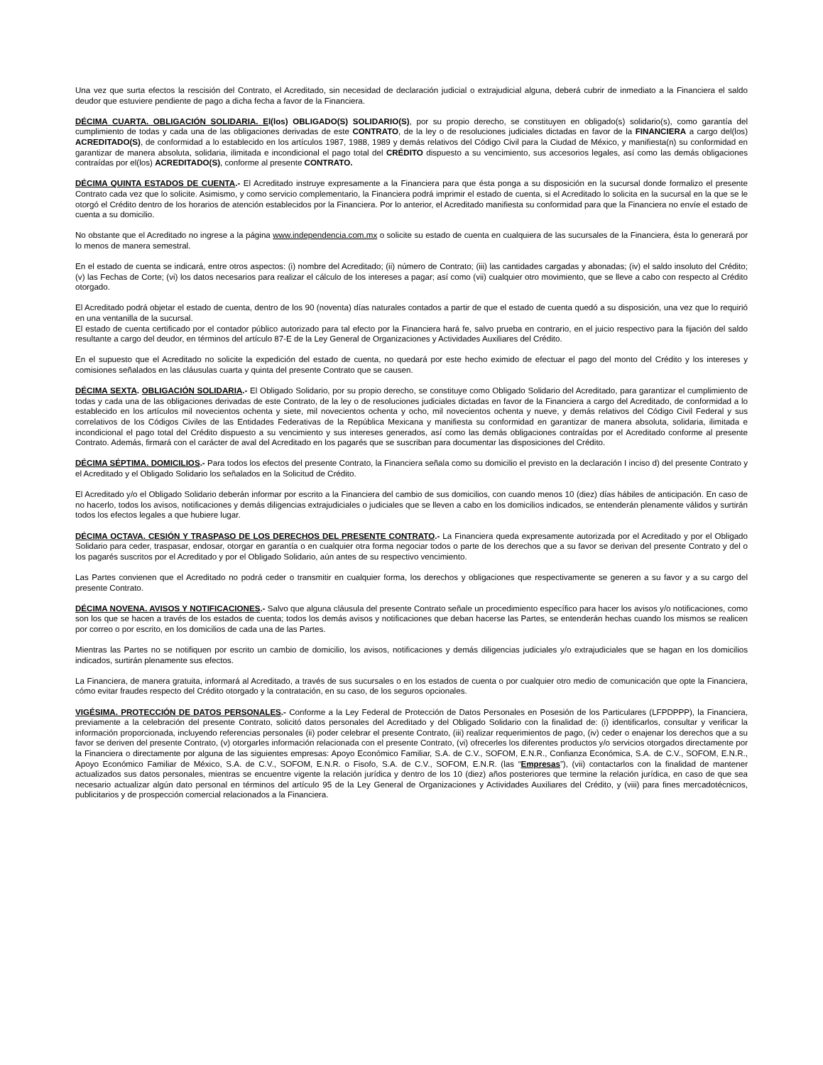Una vez que surta efectos la rescisión del Contrato, el Acreditado, sin necesidad de declaración judicial o extrajudicial alguna, deberá cubrir de inmediato a la Financiera el saldo deudor que estuviere pendiente de pago a dicha fecha a favor de la Financiera.
DÉCIMA CUARTA. OBLIGACIÓN SOLIDARIA. El(los) OBLIGADO(S) SOLIDARIO(S), por su propio derecho, se constituyen en obligado(s) solidario(s), como garantía del cumplimiento de todas y cada una de las obligaciones derivadas de este CONTRATO, de la ley o de resoluciones judiciales dictadas en favor de la FINANCIERA a cargo del(los) ACREDITADO(S), de conformidad a lo establecido en los artículos 1987, 1988, 1989 y demás relativos del Código Civil para la Ciudad de México, y manifiesta(n) su conformidad en garantizar de manera absoluta, solidaria, ilimitada e incondicional el pago total del CRÉDITO dispuesto a su vencimiento, sus accesorios legales, así como las demás obligaciones contraídas por el(los) ACREDITADO(S), conforme al presente CONTRATO.
DÉCIMA QUINTA ESTADOS DE CUENTA.- El Acreditado instruye expresamente a la Financiera para que ésta ponga a su disposición en la sucursal donde formalizo el presente Contrato cada vez que lo solicite. Asimismo, y como servicio complementario, la Financiera podrá imprimir el estado de cuenta, si el Acreditado lo solicita en la sucursal en la que se le otorgó el Crédito dentro de los horarios de atención establecidos por la Financiera. Por lo anterior, el Acreditado manifiesta su conformidad para que la Financiera no envíe el estado de cuenta a su domicilio.
No obstante que el Acreditado no ingrese a la página www.independencia.com.mx o solicite su estado de cuenta en cualquiera de las sucursales de la Financiera, ésta lo generará por lo menos de manera semestral.
En el estado de cuenta se indicará, entre otros aspectos: (i) nombre del Acreditado; (ii) número de Contrato; (iii) las cantidades cargadas y abonadas; (iv) el saldo insoluto del Crédito; (v) las Fechas de Corte; (vi) los datos necesarios para realizar el cálculo de los intereses a pagar; así como (vii) cualquier otro movimiento, que se lleve a cabo con respecto al Crédito otorgado.
El Acreditado podrá objetar el estado de cuenta, dentro de los 90 (noventa) días naturales contados a partir de que el estado de cuenta quedó a su disposición, una vez que lo requirió en una ventanilla de la sucursal.
El estado de cuenta certificado por el contador público autorizado para tal efecto por la Financiera hará fe, salvo prueba en contrario, en el juicio respectivo para la fijación del saldo resultante a cargo del deudor, en términos del artículo 87-E de la Ley General de Organizaciones y Actividades Auxiliares del Crédito.
En el supuesto que el Acreditado no solicite la expedición del estado de cuenta, no quedará por este hecho eximido de efectuar el pago del monto del Crédito y los intereses y comisiones señalados en las cláusulas cuarta y quinta del presente Contrato que se causen.
DÉCIMA SEXTA. OBLIGACIÓN SOLIDARIA.- El Obligado Solidario, por su propio derecho, se constituye como Obligado Solidario del Acreditado, para garantizar el cumplimiento de todas y cada una de las obligaciones derivadas de este Contrato, de la ley o de resoluciones judiciales dictadas en favor de la Financiera a cargo del Acreditado, de conformidad a lo establecido en los artículos mil novecientos ochenta y siete, mil novecientos ochenta y ocho, mil novecientos ochenta y nueve, y demás relativos del Código Civil Federal y sus correlativos de los Códigos Civiles de las Entidades Federativas de la República Mexicana y manifiesta su conformidad en garantizar de manera absoluta, solidaria, ilimitada e incondicional el pago total del Crédito dispuesto a su vencimiento y sus intereses generados, así como las demás obligaciones contraídas por el Acreditado conforme al presente Contrato. Además, firmará con el carácter de aval del Acreditado en los pagarés que se suscriban para documentar las disposiciones del Crédito.
DÉCIMA SÉPTIMA. DOMICILIOS.- Para todos los efectos del presente Contrato, la Financiera señala como su domicilio el previsto en la declaración I inciso d) del presente Contrato y el Acreditado y el Obligado Solidario los señalados en la Solicitud de Crédito.
El Acreditado y/o el Obligado Solidario deberán informar por escrito a la Financiera del cambio de sus domicilios, con cuando menos 10 (diez) días hábiles de anticipación. En caso de no hacerlo, todos los avisos, notificaciones y demás diligencias extrajudiciales o judiciales que se lleven a cabo en los domicilios indicados, se entenderán plenamente válidos y surtirán todos los efectos legales a que hubiere lugar.
DÉCIMA OCTAVA. CESIÓN Y TRASPASO DE LOS DERECHOS DEL PRESENTE CONTRATO.- La Financiera queda expresamente autorizada por el Acreditado y por el Obligado Solidario para ceder, traspasar, endosar, otorgar en garantía o en cualquier otra forma negociar todos o parte de los derechos que a su favor se derivan del presente Contrato y del o los pagarés suscritos por el Acreditado y por el Obligado Solidario, aún antes de su respectivo vencimiento.
Las Partes convienen que el Acreditado no podrá ceder o transmitir en cualquier forma, los derechos y obligaciones que respectivamente se generen a su favor y a su cargo del presente Contrato.
DÉCIMA NOVENA. AVISOS Y NOTIFICACIONES.- Salvo que alguna cláusula del presente Contrato señale un procedimiento específico para hacer los avisos y/o notificaciones, como son los que se hacen a través de los estados de cuenta; todos los demás avisos y notificaciones que deban hacerse las Partes, se entenderán hechas cuando los mismos se realicen por correo o por escrito, en los domicilios de cada una de las Partes.
Mientras las Partes no se notifiquen por escrito un cambio de domicilio, los avisos, notificaciones y demás diligencias judiciales y/o extrajudiciales que se hagan en los domicilios indicados, surtirán plenamente sus efectos.
La Financiera, de manera gratuita, informará al Acreditado, a través de sus sucursales o en los estados de cuenta o por cualquier otro medio de comunicación que opte la Financiera, cómo evitar fraudes respecto del Crédito otorgado y la contratación, en su caso, de los seguros opcionales.
VIGÉSIMA. PROTECCIÓN DE DATOS PERSONALES.- Conforme a la Ley Federal de Protección de Datos Personales en Posesión de los Particulares (LFPDPPP), la Financiera, previamente a la celebración del presente Contrato, solicitó datos personales del Acreditado y del Obligado Solidario con la finalidad de: (i) identificarlos, consultar y verificar la información proporcionada, incluyendo referencias personales (ii) poder celebrar el presente Contrato, (iii) realizar requerimientos de pago, (iv) ceder o enajenar los derechos que a su favor se deriven del presente Contrato, (v) otorgarles información relacionada con el presente Contrato, (vi) ofrecerles los diferentes productos y/o servicios otorgados directamente por la Financiera o directamente por alguna de las siguientes empresas: Apoyo Económico Familiar, S.A. de C.V., SOFOM, E.N.R., Confianza Económica, S.A. de C.V., SOFOM, E.N.R., Apoyo Económico Familiar de México, S.A. de C.V., SOFOM, E.N.R. o Fisofo, S.A. de C.V., SOFOM, E.N.R. (las “Empresas”), (vii) contactarlos con la finalidad de mantener actualizados sus datos personales, mientras se encuentre vigente la relación jurídica y dentro de los 10 (diez) años posteriores que termine la relación jurídica, en caso de que sea necesario actualizar algún dato personal en términos del artículo 95 de la Ley General de Organizaciones y Actividades Auxiliares del Crédito, y (viii) para fines mercadotécnicos, publicitarios y de prospección comercial relacionados a la Financiera.